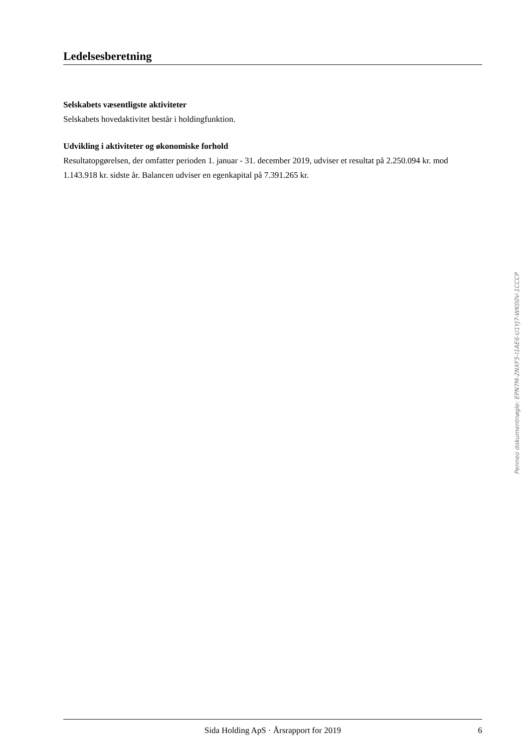Ledelsesberetning
Selskabets væsentligste aktiviteter
Selskabets hovedaktivitet består i holdingfunktion.
Udvikling i aktiviteter og økonomiske forhold
Resultatopgørelsen, der omfatter perioden 1. januar - 31. december 2019, udviser et resultat på 2.250.094 kr. mod 1.143.918 kr. sidste år. Balancen udviser en egenkapital på 7.391.265 kr.
Penneo dokumentnøgle: EPN7M-2NXF5-I1AE6-U1YJ7-WK00V-1CCCP
Sida Holding ApS · Årsrapport for 2019 6